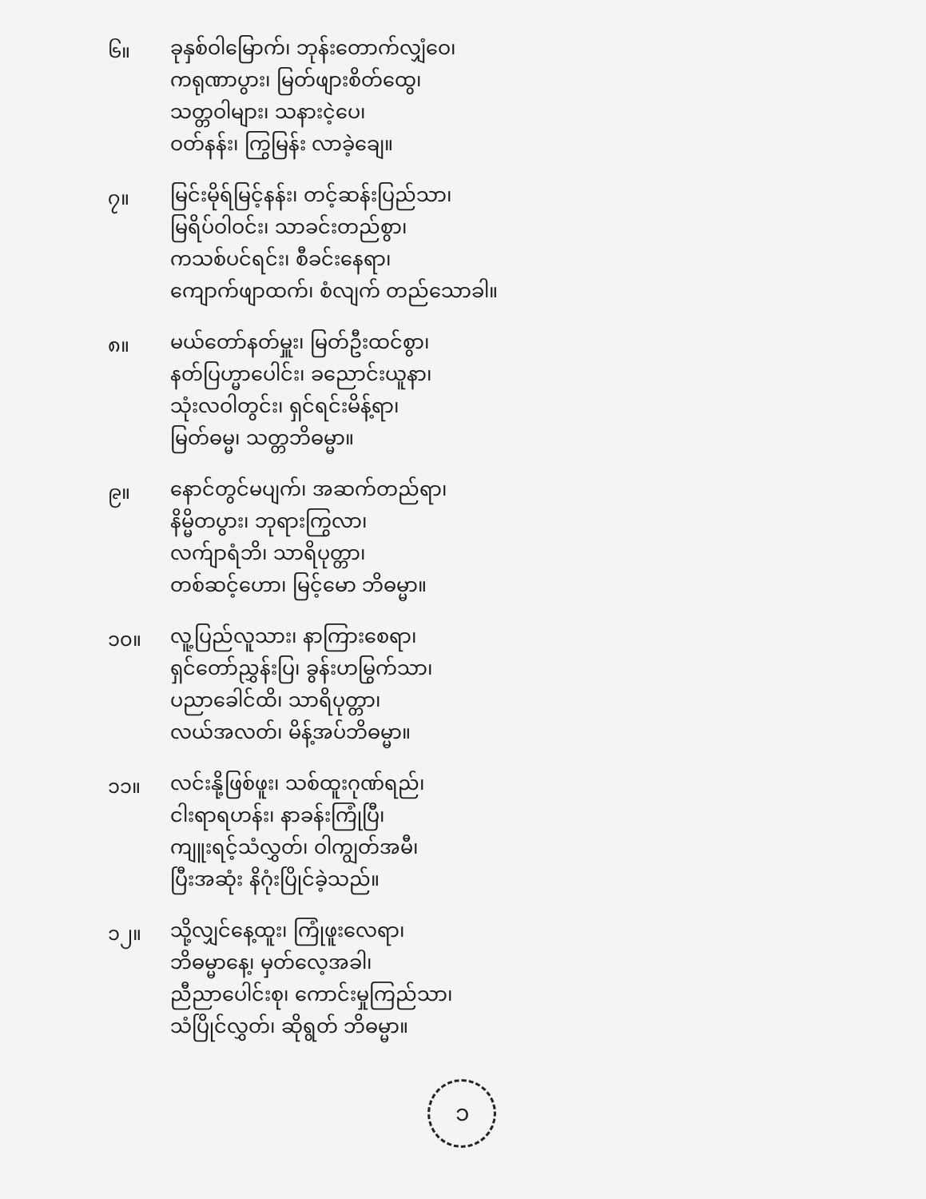၆။
ခုနှစ်ဝါမြောက်၊ ဘုန်းတောက်လျှံဝေ၊
ကရုဏာပွား၊ မြတ်ဖျားစိတ်ထွေ၊
သတ္တဝါများ၊ သနားငဲ့ပေ၊
ဝတ်နန်း၊ ကြွမြန်း လာခဲ့ချေ။
၇။
မြင်းမိုရ်မြင့်နန်း၊ တင့်ဆန်းပြည်သာ၊
မြရိပ်ဝါဝင်း၊ သာခင်းတည်စွာ၊
ကသစ်ပင်ရင်း၊ စီခင်းနေရာ၊
ကျောက်ဖျာထက်၊ စံလျက် တည်သောခါ။
၈။
မယ်တော်နတ်မှူး၊ မြတ်ဦးထင်စွာ၊
နတ်ပြဟ္မာပေါင်း၊ ခညောင်းယူနာ၊
သုံးလဝါတွင်း၊ ရှင်ရင်းမိန့်ရာ၊
မြတ်ဓမ္မ၊ သတ္တဘိဓမ္မာ။
၉။
နောင်တွင်မပျက်၊ အဆက်တည်ရာ၊
နိမ္မိတပွား၊ ဘုရားကြွလာ၊
လက်ျာရံဘိ၊ သာရိပုတ္တာ၊
တစ်ဆင့်ဟော၊ မြင့်မော ဘိဓမ္မာ။
၁၀။
လူ့ပြည်လူသား၊ နာကြားစေရာ၊
ရှင်တော်ညွှန်းပြ၊ ခွန်းဟမြွက်သာ၊
ပညာခေါင်ထိ၊ သာရိပုတ္တာ၊
လယ်အလတ်၊ မိန့်အပ်ဘိဓမ္မာ။
၁၁။
လင်းနို့ဖြစ်ဖူး၊ သစ်ထူးဂုဏ်ရည်၊
ငါးရာရဟန်း၊ နာခန်းကြုံပြီ၊
ကျူးရင့်သံလွှတ်၊ ဝါကျွတ်အမီ၊
ပြီးအဆုံး နိဂုံးပြိုင်ခဲ့သည်။
၁၂။
သို့လျှင်နေ့ထူး၊ ကြုံဖူးလေရာ၊
ဘိဓမ္မာနေ့၊ မှတ်လေ့အခါ၊
ညီညာပေါင်းစု၊ ကောင်းမှုကြည်သာ၊
သံပြိုင်လွှတ်၊ ဆိုရွတ် ဘိဓမ္မာ။
၁